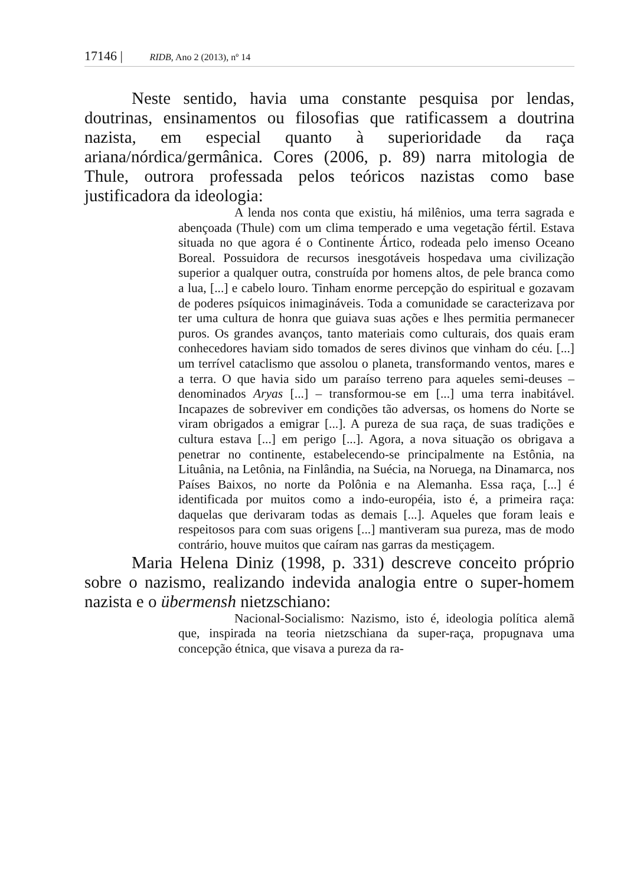17146 | RIDB, Ano 2 (2013), nº 14
Neste sentido, havia uma constante pesquisa por lendas, doutrinas, ensinamentos ou filosofias que ratificassem a doutrina nazista, em especial quanto à superioridade da raça ariana/nórdica/germânica. Cores (2006, p. 89) narra mitologia de Thule, outrora professada pelos teóricos nazistas como base justificadora da ideologia:
A lenda nos conta que existiu, há milênios, uma terra sagrada e abençoada (Thule) com um clima temperado e uma vegetação fértil. Estava situada no que agora é o Continente Ártico, rodeada pelo imenso Oceano Boreal. Possuidora de recursos inesgotáveis hospedava uma civilização superior a qualquer outra, construída por homens altos, de pele branca como a lua, [...] e cabelo louro. Tinham enorme percepção do espiritual e gozavam de poderes psíquicos inimagináveis. Toda a comunidade se caracterizava por ter uma cultura de honra que guiava suas ações e lhes permitia permanecer puros. Os grandes avanços, tanto materiais como culturais, dos quais eram conhecedores haviam sido tomados de seres divinos que vinham do céu. [...] um terrível cataclismo que assolou o planeta, transformando ventos, mares e a terra. O que havia sido um paraíso terreno para aqueles semi-deuses – denominados Aryas [...] – transformou-se em [...] uma terra inabitável. Incapazes de sobreviver em condições tão adversas, os homens do Norte se viram obrigados a emigrar [...]. A pureza de sua raça, de suas tradições e cultura estava [...] em perigo [...]. Agora, a nova situação os obrigava a penetrar no continente, estabelecendo-se principalmente na Estônia, na Lituânia, na Letônia, na Finlândia, na Suécia, na Noruega, na Dinamarca, nos Países Baixos, no norte da Polônia e na Alemanha. Essa raça, [...] é identificada por muitos como a indo-européia, isto é, a primeira raça: daquelas que derivaram todas as demais [...]. Aqueles que foram leais e respeitosos para com suas origens [...] mantiveram sua pureza, mas de modo contrário, houve muitos que caíram nas garras da mestiçagem.
Maria Helena Diniz (1998, p. 331) descreve conceito próprio sobre o nazismo, realizando indevida analogia entre o super-homem nazista e o übermensh nietzschiano:
Nacional-Socialismo: Nazismo, isto é, ideologia política alemã que, inspirada na teoria nietzschiana da super-raça, propugnava uma concepção étnica, que visava a pureza da ra-